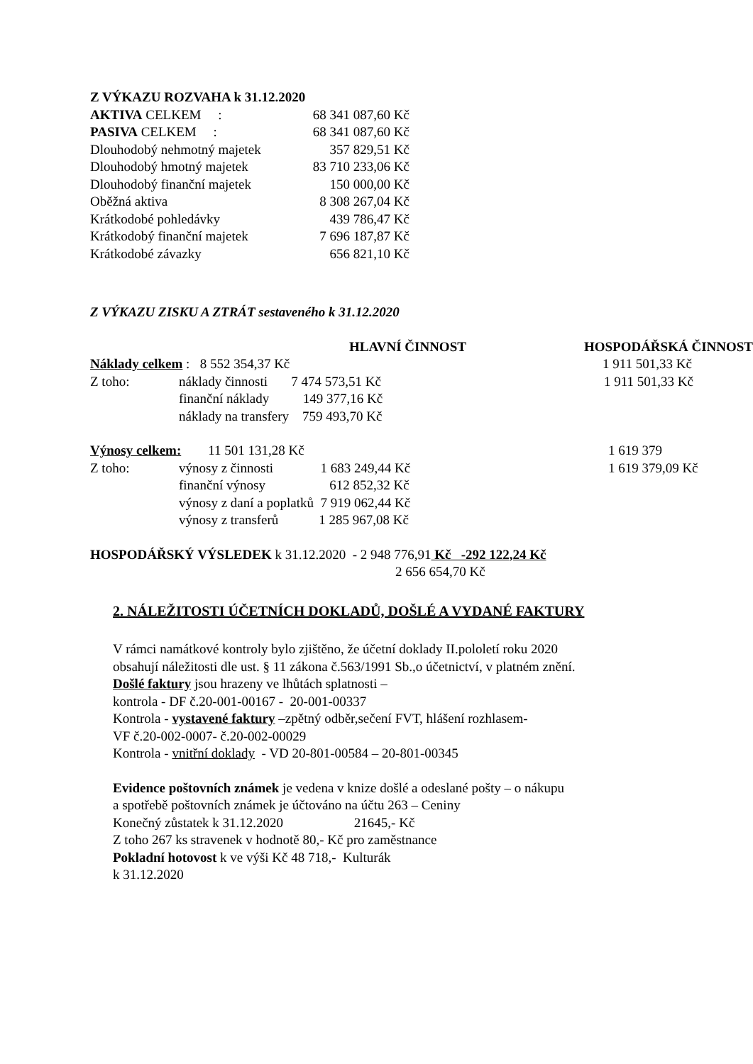Z VÝKAZU ROZVAHA k 31.12.2020
| AKTIVA CELKEM : | 68 341 087,60 Kč |
| PASIVA CELKEM : | 68 341 087,60 Kč |
| Dlouhodobý nehmotný majetek | 357 829,51 Kč |
| Dlouhodobý hmotný majetek | 83 710 233,06 Kč |
| Dlouhodobý finanční majetek | 150 000,00 Kč |
| Oběžná aktiva | 8 308 267,04 Kč |
| Krátkodobé pohledávky | 439 786,47 Kč |
| Krátkodobý finanční majetek | 7 696 187,87 Kč |
| Krátkodobé závazky | 656 821,10 Kč |
Z VÝKAZU ZISKU A ZTRÁT sestaveného k 31.12.2020
| | | HLAVNÍ ČINNOST | HOSPODÁŘSKÁ ČINNOST |
| Náklady celkem : 8 552 354,37 Kč | | | 1 911 501,33 Kč |
| Z toho: | náklady činnosti 7 474 573,51 Kč | | 1 911 501,33 Kč |
| | finanční náklady 149 377,16 Kč | | |
| | náklady na transfery 759 493,70 Kč | | |
| Výnosy celkem: 11 501 131,28 Kč | | | 1 619 379 |
| Z toho: | výnosy z činnosti 1 683 249,44 Kč | | 1 619 379,09 Kč |
| | finanční výnosy 612 852,32 Kč | | |
| | výnosy z daní a poplatků 7 919 062,44 Kč | | |
| | výnosy z transferů 1 285 967,08 Kč | | |
HOSPODÁŘSKÝ VÝSLEDEK k 31.12.2020 - 2 948 776,91 Kč -292 122,24 Kč
2 656 654,70 Kč
2. NÁLEŽITOSTI ÚČETNÍCH DOKLADŮ, DOŠLÉ A VYDANÉ FAKTURY
V rámci namátkové kontroly bylo zjištěno, že účetní doklady II.pololetí roku 2020
obsahují náležitosti dle ust. § 11 zákona č.563/1991 Sb.,o účetnictví, v platném znění.
Došlé faktury jsou hrazeny ve lhůtách splatnosti –
kontrola - DF č.20-001-00167 - 20-001-00337
Kontrola - vystavené faktury –zpětný odběr,sečení FVT, hlášení rozhlasem-
VF č.20-002-0007- č.20-002-00029
Kontrola - vnitřní doklady - VD 20-801-00584 – 20-801-00345
Evidence poštovních známek je vedena v knize došlé a odeslané pošty – o nákupu
a spotřebě poštovních známek je účtováno na účtu 263 – Ceniny
Konečný zůstatek k 31.12.2020 21645,- Kč
Z toho 267 ks stravenek v hodnotě 80,- Kč pro zaměstnance
Pokladní hotovost k ve výši Kč 48 718,- Kulturák
k 31.12.2020